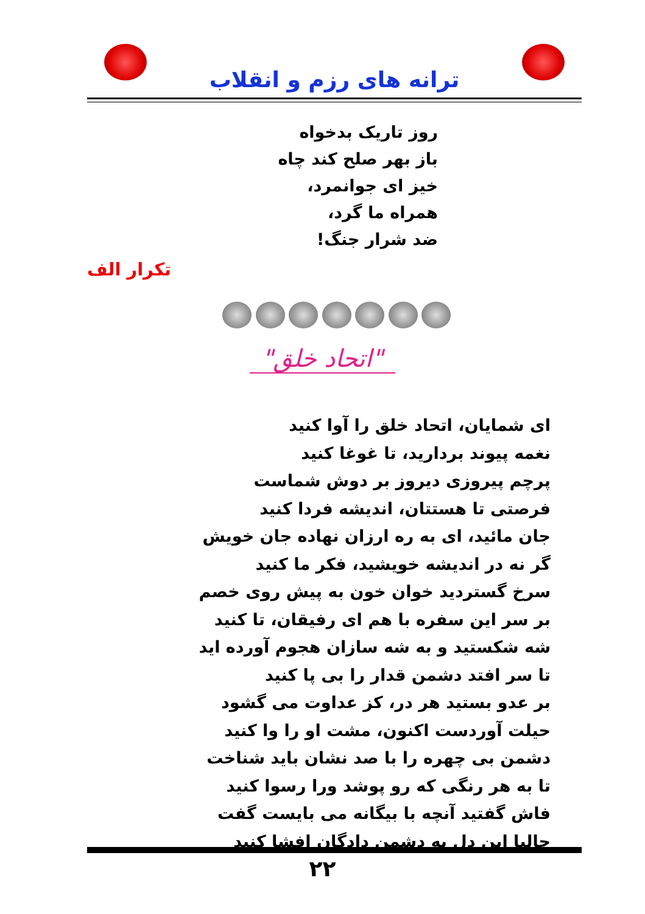ترانه های رزم و انقلاب
روز تاریک بدخواه
باز بهر صلح کند چاه
خیز ای جوانمرد،
همراه ما گرد،
ضد شرار جنگ!
تکرار الف
"اتحاد خلق"
ای شمایان، اتحاد خلق را آوا کنید
نغمه پیوند بردارید، تا غوغا کنید
پرچم پیروزی دیروز بر دوش شماست
فرصتی تا هستتان، اندیشه فردا کنید
جان مائید، ای به ره ارزان نهاده جان خویش
گر نه در اندیشه خویشید، فکر ما کنید
سرخ گستردید خوان خون به پیش روی خصم
بر سر این سفره با هم ای رفیقان، تا کنید
شه شکستید و به شه سازان هجوم آورده اید
تا سر افتد دشمن قدار را بی پا کنید
بر عدو بستید هر در، کز عداوت می گشود
حیلت آوردست اکنون، مشت او را وا کنید
دشمن بی چهره را با صد نشان باید شناخت
تا به هر رنگی که رو پوشد ورا رسوا کنید
فاش گفتید آنچه با بیگانه می بایست گفت
حالیا این دل به دشمن دادگان افشا کنید
۲۲